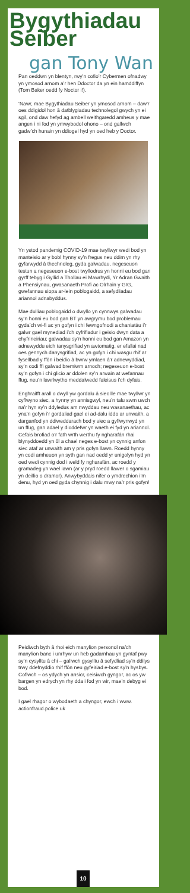Bygythiadau Seiber
gan Tony Wan
Pan oeddwn yn blentyn, rwy’n cofio’r Cybermen ofnadwy yn ymosod arnom a’r hen Ddoctor da yn ein hamddiffyn (Tom Baker oedd fy Noctor i!).
‘Nawr, mae Bygythiadau Seiber yn ymosod arnom – daw’r oes ddigidol hon â datblygiadau technolegol gwych yn ei sgil, ond daw hefyd ag ambell weithgaredd amheus y mae angen i ni fod yn ymwybodol ohono – ond gallwch gadw’ch hunain yn ddiogel hyd yn oed heb y Doctor.
Yn ystod pandemig COVID-19 mae twyllwyr wedi bod yn manteisio ar y bobl hynny sy’n fregus neu ddim yn rhy gyfarwydd â thechnoleg, gyda galwadau, negeseuon testun a negeseuon e-bost twyllodrus yn honni eu bod gan gyrff tebyg i Gyllid a Thollau ei Mawrhydi, Yr Adran Gwaith a Phensiynau, gwasanaeth Profi ac Olrhain y GIG, gwefannau siopa ar-lein poblogaidd, a sefydliadau ariannol adnabyddus.
Mae dulliau poblogaidd o dwyllo yn cynnwys galwadau sy’n honni eu bod gan BT yn awgrymu bod problemau gyda’ch wi-fi ac yn gofyn i chi fewngofnodi a chaniatáu i’r galwr gael mynediad i’ch cyfrifiadur i geisio dwyn data a chyfrineiriau; galwadau sy’n honni eu bod gan Amazon yn adnewyddu eich tanysgrifiad yn awtomatig, er efallai nad oes gennych danysgrifiad, ac yn gofyn i chi wasgu rhif ar fysellbad y ffôn i beidio â bwrw ymlaen â’r adnewyddiad, sy’n codi ffi galwad bremiwm arnoch; negeseuon e-bost sy’n gofyn i chi glicio ar ddolen sy’n arwain at wefannau ffug, neu’n lawrlwytho meddalwedd faleisus i’ch dyfais.
Enghraifft arall o dwyll yw gordalu â siec lle mae twyllwr yn cyflwyno siec, a hynny yn annisgwyl, neu’n talu swm uwch na’r hyn sy’n ddyledus am nwyddau neu wasanaethau, ac yna’n gofyn i’r gordaliad gael ei ad-dalu iddo ar unwaith, a darganfod yn ddiweddarach bod y siec a gyflwynwyd yn un ffug, gan adael y dioddefwr yn waeth ei fyd yn ariannol. Cefais brofiad o’r fath wrth werthu fy ngharafán rhai blynyddoedd yn ôl a chael neges e-bost yn cynnig anfon siec ataf ar unwaith am y pris gofyn llawn. Roedd hynny yn codi amheuon yn syth gan nad oedd yr unigolyn hyd yn oed wedi cynnig dod i weld fy ngharafán, ac roedd y gramadeg yn wael iawn (ar y pryd roedd llawer o sgamiau yn deillio o dramor). Anwybyddais nifer o ymdrechion i’m denu, hyd yn oed gyda chynnig i dalu mwy na’r pris gofyn!
Peidiwch byth â rhoi eich manylion personol na’ch manylion banc i unrhyw un heb gadarnhau yn gyntaf pwy sy’n cysylltu â chi – gallwch gysylltu â sefydliad sy’n ddilys trwy ddefnyddio rhif ffôn neu gyfeiriad e-bost sy’n hysbys. Cofiwch – os ydych yn ansicr, ceisiwch gyngor, ac os yw bargen yn edrych yn rhy dda i fod yn wir, mae’n debyg ei bod.
I gael rhagor o wybodaeth a chyngor, ewch i www. actionfraud.police.uk
10